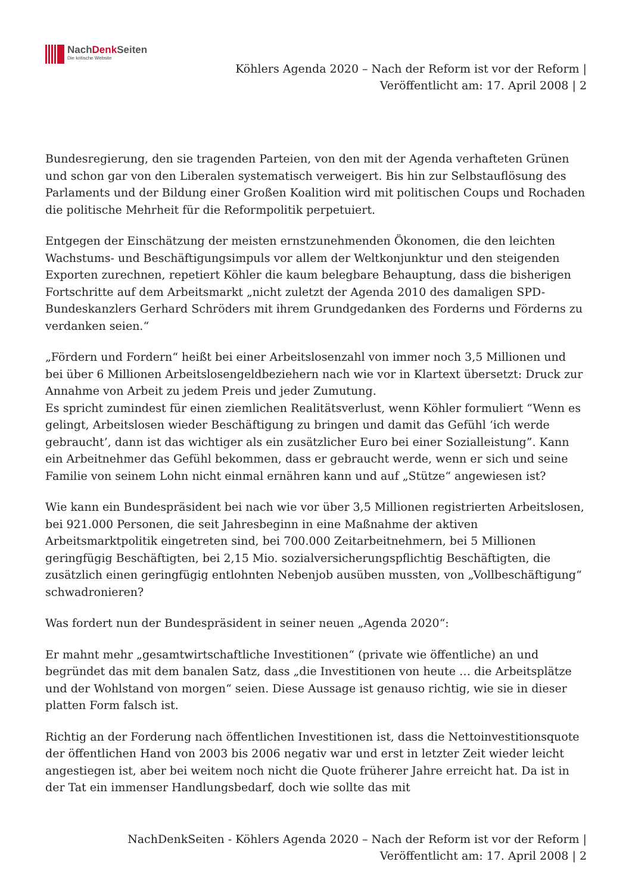NachDenk Seiten
Die kritische Website
Köhlers Agenda 2020 – Nach der Reform ist vor der Reform |
Veröffentlicht am: 17. April 2008 | 2
Bundesregierung, den sie tragenden Parteien, von den mit der Agenda verhafteten Grünen und schon gar von den Liberalen systematisch verweigert. Bis hin zur Selbstauflösung des Parlaments und der Bildung einer Großen Koalition wird mit politischen Coups und Rochaden die politische Mehrheit für die Reformpolitik perpetuiert.
Entgegen der Einschätzung der meisten ernstzunehmenden Ökonomen, die den leichten Wachstums- und Beschäftigungsimpuls vor allem der Weltkonjunktur und den steigenden Exporten zurechnen, repetiert Köhler die kaum belegbare Behauptung, dass die bisherigen Fortschritte auf dem Arbeitsmarkt „nicht zuletzt der Agenda 2010 des damaligen SPD-Bundeskanzlers Gerhard Schröders mit ihrem Grundgedanken des Forderns und Förderns zu verdanken seien.“
„Fördern und Fordern“ heißt bei einer Arbeitslosenzahl von immer noch 3,5 Millionen und bei über 6 Millionen Arbeitslosengeldbeziehern nach wie vor in Klartext übersetzt: Druck zur Annahme von Arbeit zu jedem Preis und jeder Zumutung.
Es spricht zumindest für einen ziemlichen Realitätsverlust, wenn Köhler formuliert “Wenn es gelingt, Arbeitslosen wieder Beschäftigung zu bringen und damit das Gefühl ‘ich werde gebraucht’, dann ist das wichtiger als ein zusätzlicher Euro bei einer Sozialleistung”. Kann ein Arbeitnehmer das Gefühl bekommen, dass er gebraucht werde, wenn er sich und seine Familie von seinem Lohn nicht einmal ernähren kann und auf „Stütze“ angewiesen ist?
Wie kann ein Bundespräsident bei nach wie vor über 3,5 Millionen registrierten Arbeitslosen, bei 921.000 Personen, die seit Jahresbeginn in eine Maßnahme der aktiven Arbeitsmarktpolitik eingetreten sind, bei 700.000 Zeitarbeitnehmern, bei 5 Millionen geringfügig Beschäftigten, bei 2,15 Mio. sozialversicherungspflichtig Beschäftigten, die zusätzlich einen geringfügig entlohnten Nebenjob ausüben mussten, von „Vollbeschäftigung“ schwadronieren?
Was fordert nun der Bundespräsident in seiner neuen „Agenda 2020“:
Er mahnt mehr „gesamtwirtschaftliche Investitionen“ (private wie öffentliche) an und begründet das mit dem banalen Satz, dass „die Investitionen von heute … die Arbeitsplätze und der Wohlstand von morgen“ seien. Diese Aussage ist genauso richtig, wie sie in dieser platten Form falsch ist.
Richtig an der Forderung nach öffentlichen Investitionen ist, dass die Nettoinvestitionsquote der öffentlichen Hand von 2003 bis 2006 negativ war und erst in letzter Zeit wieder leicht angestiegen ist, aber bei weitem noch nicht die Quote früherer Jahre erreicht hat. Da ist in der Tat ein immenser Handlungsbedarf, doch wie sollte das mit
NachDenkSeiten - Köhlers Agenda 2020 – Nach der Reform ist vor der Reform |
Veröffentlicht am: 17. April 2008 | 2